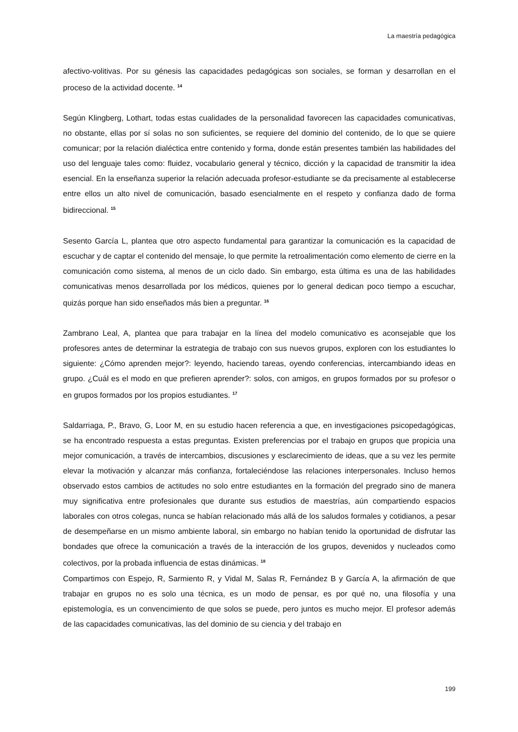La maestría pedagógica
afectivo-volitivas. Por su génesis las capacidades pedagógicas son sociales, se forman y desarrollan en el proceso de la actividad docente. <sup>14</sup>
Según Klingberg, Lothart, todas estas cualidades de la personalidad favorecen las capacidades comunicativas, no obstante, ellas por sí solas no son suficientes, se requiere del dominio del contenido, de lo que se quiere comunicar; por la relación dialéctica entre contenido y forma, donde están presentes también las habilidades del uso del lenguaje tales como: fluidez, vocabulario general y técnico, dicción y la capacidad de transmitir la idea esencial. En la enseñanza superior la relación adecuada profesor-estudiante se da precisamente al establecerse entre ellos un alto nivel de comunicación, basado esencialmente en el respeto y confianza dado de forma bidireccional. <sup>15</sup>
Sesento García L, plantea que otro aspecto fundamental para garantizar la comunicación es la capacidad de escuchar y de captar el contenido del mensaje, lo que permite la retroalimentación como elemento de cierre en la comunicación como sistema, al menos de un ciclo dado. Sin embargo, esta última es una de las habilidades comunicativas menos desarrollada por los médicos, quienes por lo general dedican poco tiempo a escuchar, quizás porque han sido enseñados más bien a preguntar. <sup>16</sup>
Zambrano Leal, A, plantea que para trabajar en la línea del modelo comunicativo es aconsejable que los profesores antes de determinar la estrategia de trabajo con sus nuevos grupos, exploren con los estudiantes lo siguiente: ¿Cómo aprenden mejor?: leyendo, haciendo tareas, oyendo conferencias, intercambiando ideas en grupo. ¿Cuál es el modo en que prefieren aprender?: solos, con amigos, en grupos formados por su profesor o en grupos formados por los propios estudiantes. <sup>17</sup>
Saldarriaga, P., Bravo, G, Loor M, en su estudio hacen referencia a que, en investigaciones psicopedagógicas, se ha encontrado respuesta a estas preguntas. Existen preferencias por el trabajo en grupos que propicia una mejor comunicación, a través de intercambios, discusiones y esclarecimiento de ideas, que a su vez les permite elevar la motivación y alcanzar más confianza, fortaleciéndose las relaciones interpersonales. Incluso hemos observado estos cambios de actitudes no solo entre estudiantes en la formación del pregrado sino de manera muy significativa entre profesionales que durante sus estudios de maestrías, aún compartiendo espacios laborales con otros colegas, nunca se habían relacionado más allá de los saludos formales y cotidianos, a pesar de desempeñarse en un mismo ambiente laboral, sin embargo no habían tenido la oportunidad de disfrutar las bondades que ofrece la comunicación a través de la interacción de los grupos, devenidos y nucleados como colectivos, por la probada influencia de estas dinámicas. <sup>18</sup>
Compartimos con Espejo, R, Sarmiento R, y Vidal M, Salas R, Fernández B y García A, la afirmación de que trabajar en grupos no es solo una técnica, es un modo de pensar, es por qué no, una filosofía y una epistemología, es un convencimiento de que solos se puede, pero juntos es mucho mejor. El profesor además de las capacidades comunicativas, las del dominio de su ciencia y del trabajo en
199